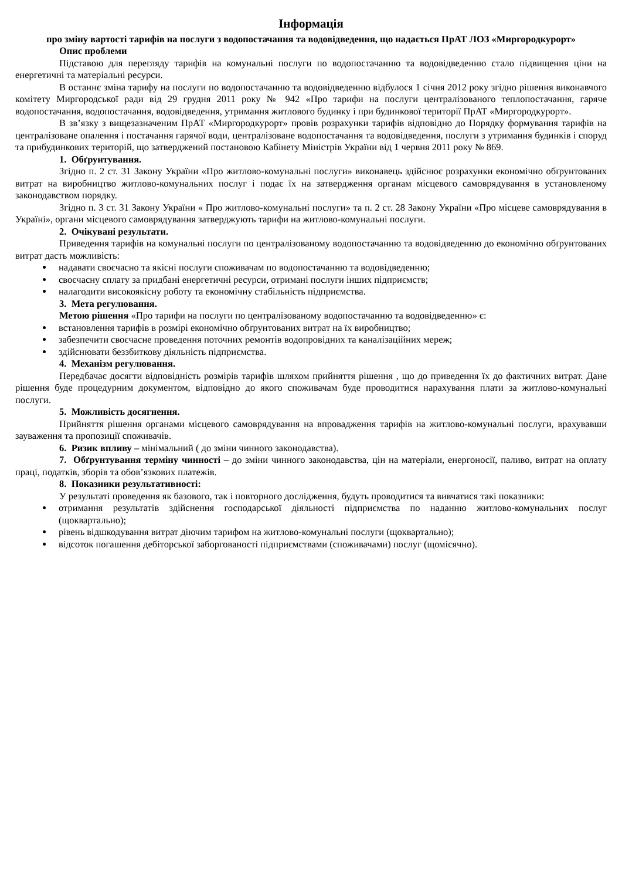Інформація
про зміну вартості тарифів на послуги з водопостачання та водовідведення, що надається ПрАТ ЛОЗ «Миргородкурорт»
Опис проблеми
Підставою для перегляду тарифів на комунальні послуги по водопостачанню та водовідведенню стало підвищення ціни на енергетичні та матеріальні ресурси.
В останнє зміна тарифу на послуги по водопостачанню та водовідведенню відбулося 1 січня 2012 року згідно рішення виконавчого комітету Миргородської ради від 29 грудня 2011 року № 942 «Про тарифи на послуги централізованого теплопостачання, гаряче водопостачання, водопостачання, водовідведення, утримання житлового будинку і при будинкової території ПрАТ «Миргородкурорт».
В зв’язку з вищезазначеним ПрАТ «Миргородкурорт» провів розрахунки тарифів відповідно до Порядку формування тарифів на централізоване опалення і постачання гарячої води, централізоване водопостачання та водовідведення, послуги з утримання будинків і споруд та прибудинкових територій, що затверджений постановою Кабінету Міністрів України від 1 червня 2011 року № 869.
1. Обґрунтування.
Згідно п. 2 ст. 31 Закону України «Про житлово-комунальні послуги» виконавець здійснює розрахунки економічно обґрунтованих витрат на виробництво житлово-комунальних послуг і подає їх на затвердження органам місцевого самоврядування в установленому законодавством порядку.
Згідно п. 3 ст. 31 Закону України « Про житлово-комунальні послуги» та п. 2 ст. 28 Закону України «Про місцеве самоврядування в Україні», органи місцевого самоврядування затверджують тарифи на житлово-комунальні послуги.
2. Очікувані результати.
Приведення тарифів на комунальні послуги по централізованому водопостачанню та водовідведенню до економічно обґрунтованих витрат дасть можливість:
надавати своєчасно та якісні послуги споживачам по водопостачанню та водовідведенню;
своєчасну сплату за придбані енергетичні ресурси, отримані послуги інших підприємств;
налагодити високоякісну роботу та економічну стабільність підприємства.
3. Мета регулювання.
Метою рішення «Про тарифи на послуги по централізованому водопостачанню та водовідведенню» є:
встановлення тарифів в розмірі економічно обґрунтованих витрат на їх виробництво;
забезпечити своєчасне проведення поточних ремонтів водопровідних та каналізаційних мереж;
здійснювати беззбиткову діяльність підприємства.
4. Механізм регулювання.
Передбачає досягти відповідність розмірів тарифів шляхом прийняття рішення , що до приведення їх до фактичних витрат. Дане рішення буде процедурним документом, відповідно до якого споживачам буде проводитися нарахування плати за житлово-комунальні послуги.
5. Можливість досягнення.
Прийняття рішення органами місцевого самоврядування на впровадження тарифів на житлово-комунальні послуги, врахувавши зауваження та пропозиції споживачів.
6. Ризик впливу – мінімальний ( до зміни чинного законодавства).
7. Обґрунтування терміну чинності – до зміни чинного законодавства, цін на матеріали, енергоносії, паливо, витрат на оплату праці, податків, зборів та обов’язкових платежів.
8. Показники результативності:
У результаті проведення як базового, так і повторного дослідження, будуть проводитися та вивчатися такі показники:
отримання результатів здійснення господарської діяльності підприємства по наданню житлово-комунальних послуг (щоквартально);
рівень відшкодування витрат діючим тарифом на житлово-комунальні послуги (щоквартально);
відсоток погашення дебіторської заборгованості підприємствами (споживачами) послуг (щомісячно).